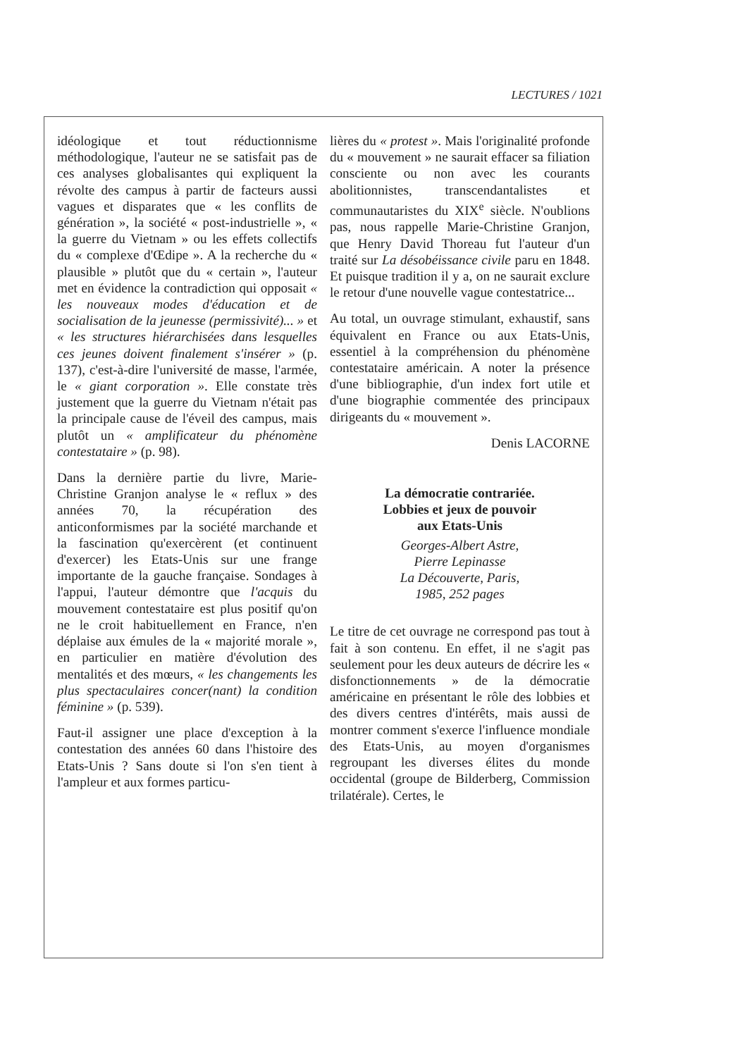LECTURES / 1021
idéologique et tout réductionnisme méthodologique, l'auteur ne se satisfait pas de ces analyses globalisantes qui expliquent la révolte des campus à partir de facteurs aussi vagues et disparates que « les conflits de génération », la société « post-industrielle », « la guerre du Vietnam » ou les effets collectifs du « complexe d'Œdipe ». A la recherche du « plausible » plutôt que du « certain », l'auteur met en évidence la contradiction qui opposait « les nouveaux modes d'éducation et de socialisation de la jeunesse (permissivité)... » et « les structures hiérarchisées dans lesquelles ces jeunes doivent finalement s'insérer » (p. 137), c'est-à-dire l'université de masse, l'armée, le « giant corporation ». Elle constate très justement que la guerre du Vietnam n'était pas la principale cause de l'éveil des campus, mais plutôt un « amplificateur du phénomène contestataire » (p. 98).
Dans la dernière partie du livre, Marie-Christine Granjon analyse le « reflux » des années 70, la récupération des anticonformismes par la société marchande et la fascination qu'exercèrent (et continuent d'exercer) les Etats-Unis sur une frange importante de la gauche française. Sondages à l'appui, l'auteur démontre que l'acquis du mouvement contestataire est plus positif qu'on ne le croit habituellement en France, n'en déplaise aux émules de la « majorité morale », en particulier en matière d'évolution des mentalités et des mœurs, « les changements les plus spectaculaires concer(nant) la condition féminine » (p. 539).
Faut-il assigner une place d'exception à la contestation des années 60 dans l'histoire des Etats-Unis ? Sans doute si l'on s'en tient à l'ampleur et aux formes particu-
lières du « protest ». Mais l'originalité profonde du « mouvement » ne saurait effacer sa filiation consciente ou non avec les courants abolitionnistes, transcendantalistes et communautaristes du XIX<sup>e</sup> siècle. N'oublions pas, nous rappelle Marie-Christine Granjon, que Henry David Thoreau fut l'auteur d'un traité sur La désobéissance civile paru en 1848. Et puisque tradition il y a, on ne saurait exclure le retour d'une nouvelle vague contestatrice...
Au total, un ouvrage stimulant, exhaustif, sans équivalent en France ou aux Etats-Unis, essentiel à la compréhension du phénomène contestataire américain. A noter la présence d'une bibliographie, d'un index fort utile et d'une biographie commentée des principaux dirigeants du « mouvement ».
Denis LACORNE
La démocratie contrariée.
Lobbies et jeux de pouvoir
aux Etats-Unis
Georges-Albert Astre,
Pierre Lepinasse
La Découverte, Paris,
1985, 252 pages
Le titre de cet ouvrage ne correspond pas tout à fait à son contenu. En effet, il ne s'agit pas seulement pour les deux auteurs de décrire les « disfonctionnements » de la démocratie américaine en présentant le rôle des lobbies et des divers centres d'intérêts, mais aussi de montrer comment s'exerce l'influence mondiale des Etats-Unis, au moyen d'organismes regroupant les diverses élites du monde occidental (groupe de Bilderberg, Commission trilatérale). Certes, le